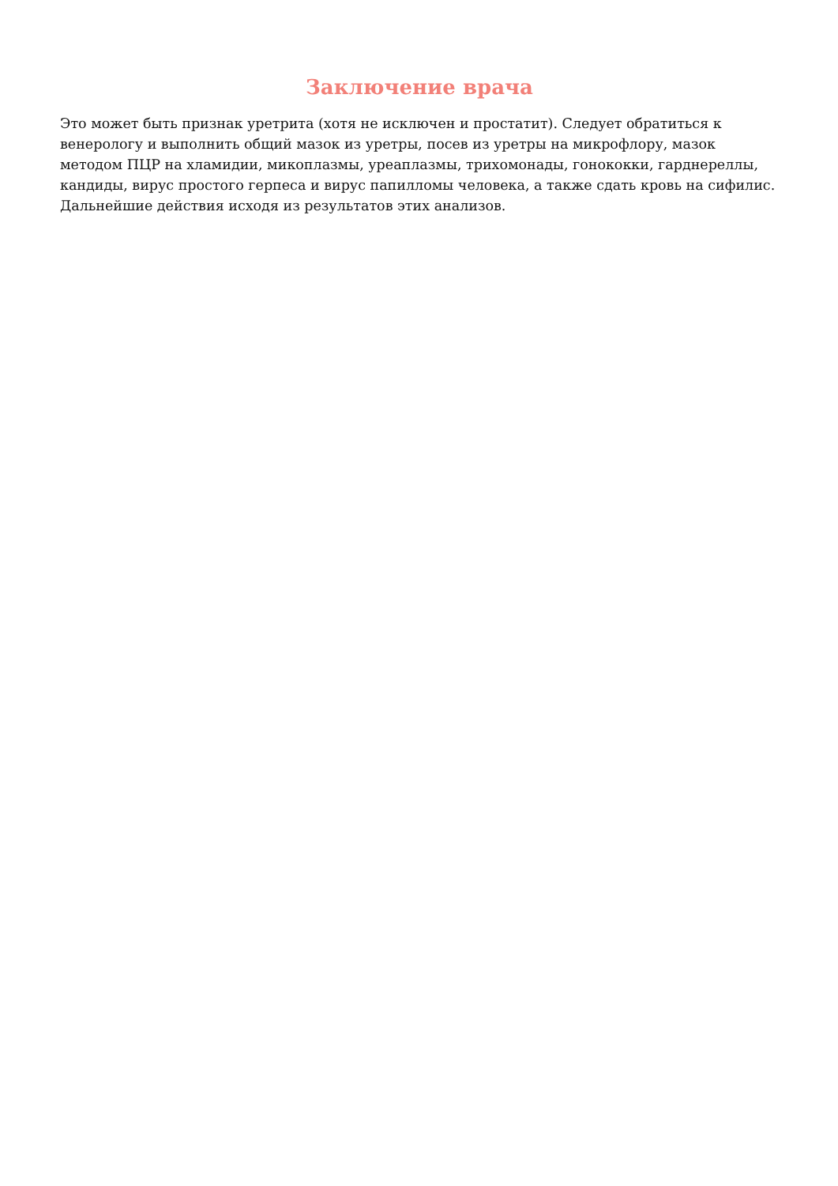Заключение врача
Это может быть признак уретрита (хотя не исключен и простатит). Следует обратиться к венерологу и выполнить общий мазок из уретры, посев из уретры на микрофлору, мазок методом ПЦР на хламидии, микоплазмы, уреаплазмы, трихомонады, гонококки, гарднереллы, кандиды, вирус простого герпеса и вирус папилломы человека, а также сдать кровь на сифилис. Дальнейшие действия исходя из результатов этих анализов.